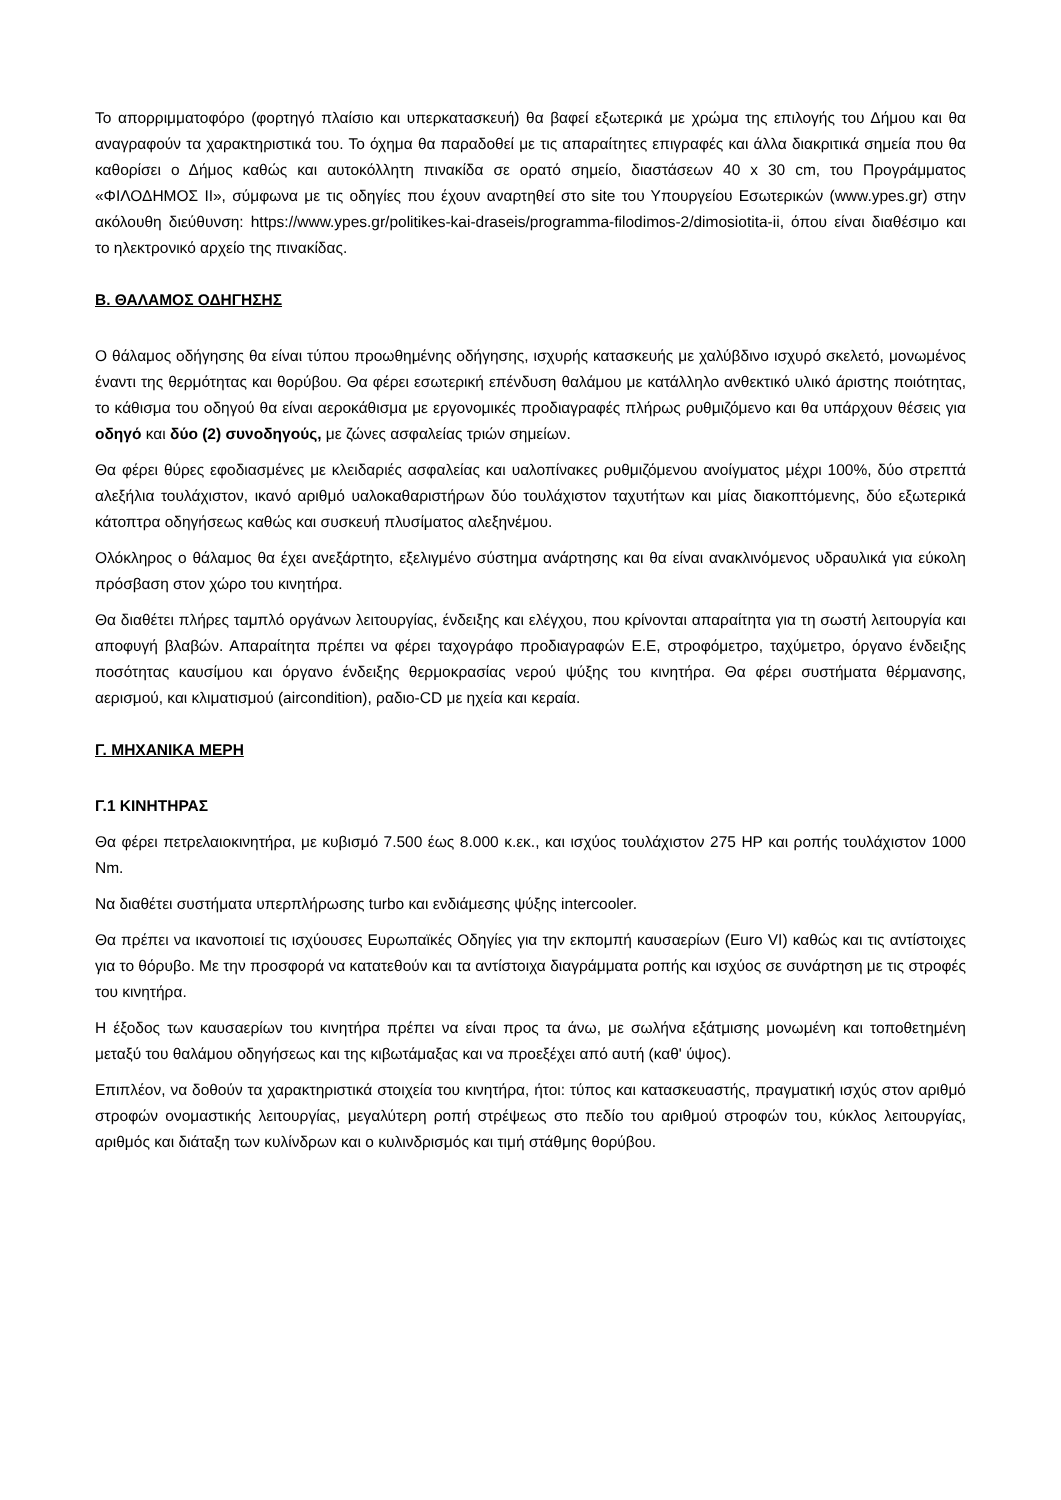Το απορριμματοφόρο (φορτηγό πλαίσιο και υπερκατασκευή) θα βαφεί εξωτερικά με χρώμα της επιλογής του Δήμου και θα αναγραφούν τα χαρακτηριστικά του. Το όχημα θα παραδοθεί με τις απαραίτητες επιγραφές και άλλα διακριτικά σημεία που θα καθορίσει ο Δήμος καθώς και αυτοκόλλητη πινακίδα σε ορατό σημείο, διαστάσεων 40 x 30 cm, του Προγράμματος «ΦΙΛΟΔΗΜΟΣ ΙΙ», σύμφωνα με τις οδηγίες που έχουν αναρτηθεί στο site του Υπουργείου Εσωτερικών (www.ypes.gr) στην ακόλουθη διεύθυνση: https://www.ypes.gr/politikes-kai-draseis/programma-filodimos-2/dimosiotita-ii, όπου είναι διαθέσιμο και το ηλεκτρονικό αρχείο της πινακίδας.
Β. ΘΑΛΑΜΟΣ ΟΔΗΓΗΣΗΣ
Ο θάλαμος οδήγησης θα είναι τύπου προωθημένης οδήγησης, ισχυρής κατασκευής με χαλύβδινο ισχυρό σκελετό, μονωμένος έναντι της θερμότητας και θορύβου. Θα φέρει εσωτερική επένδυση θαλάμου με κατάλληλο ανθεκτικό υλικό άριστης ποιότητας, το κάθισμα του οδηγού θα είναι αεροκάθισμα με εργονομικές προδιαγραφές πλήρως ρυθμιζόμενο και θα υπάρχουν θέσεις για οδηγό και δύο (2) συνοδηγούς, με ζώνες ασφαλείας τριών σημείων.
Θα φέρει θύρες εφοδιασμένες με κλειδαριές ασφαλείας και υαλοπίνακες ρυθμιζόμενου ανοίγματος μέχρι 100%, δύο στρεπτά αλεξήλια τουλάχιστον, ικανό αριθμό υαλοκαθαριστήρων δύο τουλάχιστον ταχυτήτων και μίας διακοπτόμενης, δύο εξωτερικά κάτοπτρα οδηγήσεως καθώς και συσκευή πλυσίματος αλεξηνέμου.
Ολόκληρος ο θάλαμος θα έχει ανεξάρτητο, εξελιγμένο σύστημα ανάρτησης και θα είναι ανακλινόμενος υδραυλικά για εύκολη πρόσβαση στον χώρο του κινητήρα.
Θα διαθέτει πλήρες ταμπλό οργάνων λειτουργίας, ένδειξης και ελέγχου, που κρίνονται απαραίτητα για τη σωστή λειτουργία και αποφυγή βλαβών. Απαραίτητα πρέπει να φέρει ταχογράφο προδιαγραφών Ε.Ε, στροφόμετρο, ταχύμετρο, όργανο ένδειξης ποσότητας καυσίμου και όργανο ένδειξης θερμοκρασίας νερού ψύξης του κινητήρα. Θα φέρει συστήματα θέρμανσης, αερισμού, και κλιματισμού (aircondition), ραδιο-CD με ηχεία και κεραία.
Γ. ΜΗΧΑΝΙΚΑ ΜΕΡΗ
Γ.1 ΚΙΝΗΤΗΡΑΣ
Θα φέρει πετρελαιοκινητήρα, με κυβισμό 7.500 έως 8.000 κ.εκ., και ισχύος τουλάχιστον 275 HP και ροπής τουλάχιστον 1000 Nm.
Να διαθέτει συστήματα υπερπλήρωσης turbo και ενδιάμεσης ψύξης intercooler.
Θα πρέπει να ικανοποιεί τις ισχύουσες Ευρωπαϊκές Οδηγίες για την εκπομπή καυσαερίων (Euro VI) καθώς και τις αντίστοιχες για το θόρυβο. Με την προσφορά να κατατεθούν και τα αντίστοιχα διαγράμματα ροπής και ισχύος σε συνάρτηση με τις στροφές του κινητήρα.
Η έξοδος των καυσαερίων του κινητήρα πρέπει να είναι προς τα άνω, με σωλήνα εξάτμισης μονωμένη και τοποθετημένη μεταξύ του θαλάμου οδηγήσεως και της κιβωτάμαξας και να προεξέχει από αυτή (καθ' ύψος).
Επιπλέον, να δοθούν τα χαρακτηριστικά στοιχεία του κινητήρα, ήτοι: τύπος και κατασκευαστής, πραγματική ισχύς στον αριθμό στροφών ονομαστικής λειτουργίας, μεγαλύτερη ροπή στρέψεως στο πεδίο του αριθμού στροφών του, κύκλος λειτουργίας, αριθμός και διάταξη των κυλίνδρων και ο κυλινδρισμός και τιμή στάθμης θορύβου.